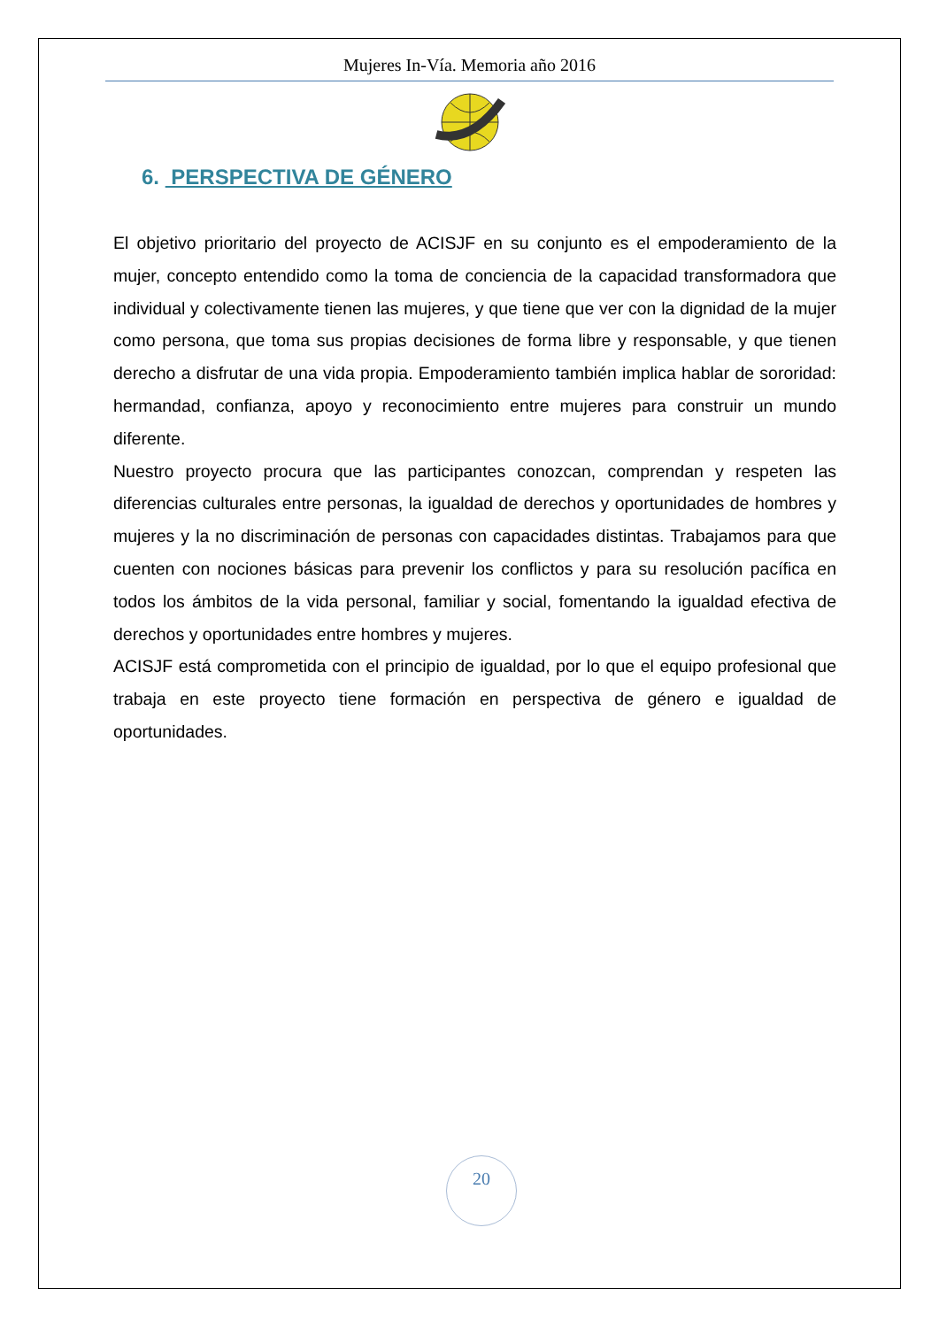Mujeres In-Vía. Memoria año 2016
6. PERSPECTIVA DE GÉNERO
El objetivo prioritario del proyecto de ACISJF en su conjunto es el empoderamiento de la mujer, concepto entendido como la toma de conciencia de la capacidad transformadora que individual y colectivamente tienen las mujeres, y que tiene que ver con la dignidad de la mujer como persona, que toma sus propias decisiones de forma libre y responsable, y que tienen derecho a disfrutar de una vida propia. Empoderamiento también implica hablar de sororidad: hermandad, confianza, apoyo y reconocimiento entre mujeres para construir un mundo diferente.
Nuestro proyecto procura que las participantes conozcan, comprendan y respeten las diferencias culturales entre personas, la igualdad de derechos y oportunidades de hombres y mujeres y la no discriminación de personas con capacidades distintas. Trabajamos para que cuenten con nociones básicas para prevenir los conflictos y para su resolución pacífica en todos los ámbitos de la vida personal, familiar y social, fomentando la igualdad efectiva de derechos y oportunidades entre hombres y mujeres.
ACISJF está comprometida con el principio de igualdad, por lo que el equipo profesional que trabaja en este proyecto tiene formación en perspectiva de género e igualdad de oportunidades.
20